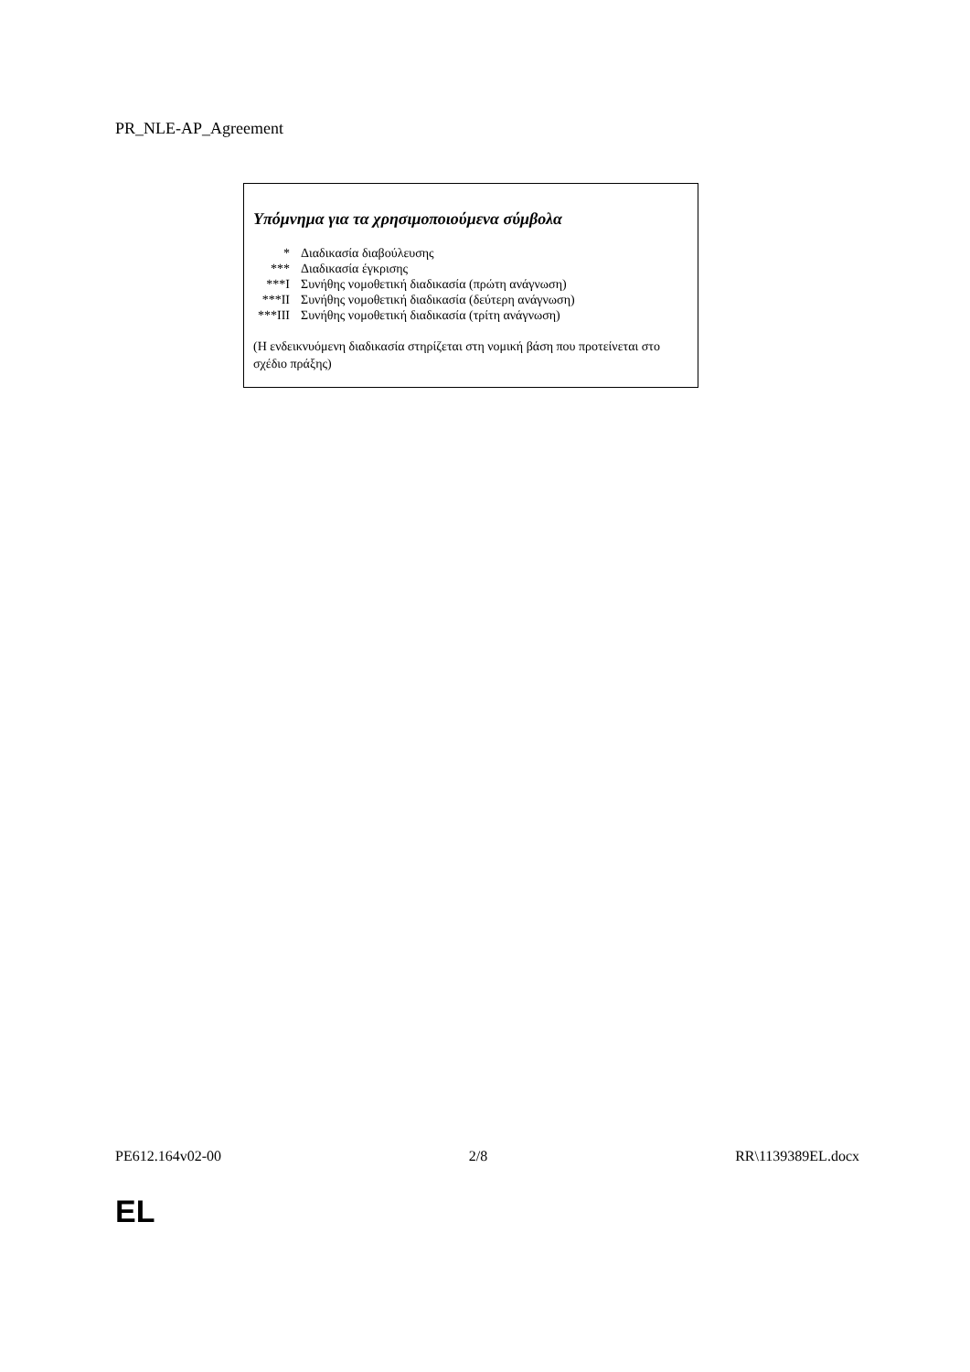PR_NLE-AP_Agreement
Υπόμνημα για τα χρησιμοποιούμενα σύμβολα
* Διαδικασία διαβούλευσης
*** Διαδικασία έγκρισης
***I Συνήθης νομοθετική διαδικασία (πρώτη ανάγνωση)
***II Συνήθης νομοθετική διαδικασία (δεύτερη ανάγνωση)
***III Συνήθης νομοθετική διαδικασία (τρίτη ανάγνωση)
(Η ενδεικνυόμενη διαδικασία στηρίζεται στη νομική βάση που προτείνεται στο σχέδιο πράξης)
PE612.164v02-00 2/8 RR\1139389EL.docx
EL